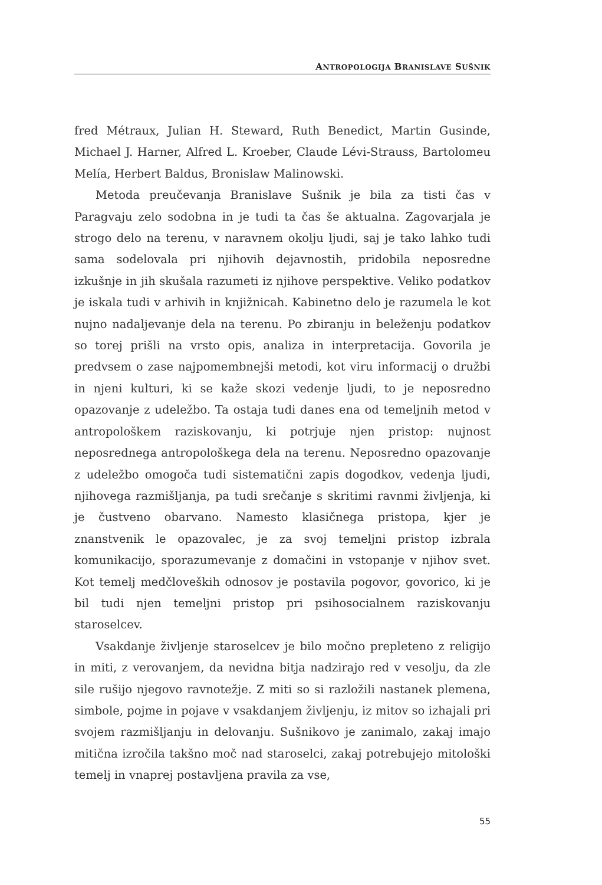ANTROPOLOGIJA BRANISLAVE SUŠNIK
fred Métraux, Julian H. Steward, Ruth Benedict, Martin Gusinde, Michael J. Harner, Alfred L. Kroeber, Claude Lévi-Strauss, Bartolomeu Melía, Herbert Baldus, Bronislaw Malinowski.
Metoda preučevanja Branislave Sušnik je bila za tisti čas v Paragvaju zelo sodobna in je tudi ta čas še aktualna. Zagovarjala je strogo delo na terenu, v naravnem okolju ljudi, saj je tako lahko tudi sama sodelovala pri njihovih dejavnostih, pridobila neposredne izkušnje in jih skušala razumeti iz njihove perspektive. Veliko podatkov je iskala tudi v arhivih in knjižnicah. Kabinetno delo je razumela le kot nujno nadaljevanje dela na terenu. Po zbiranju in beleženju podatkov so torej prišli na vrsto opis, analiza in interpretacija. Govorila je predvsem o zase najpomembnejši metodi, kot viru informacij o družbi in njeni kulturi, ki se kaže skozi vedenje ljudi, to je neposredno opazovanje z udeležbo. Ta ostaja tudi danes ena od temeljnih metod v antropološkem raziskovanju, ki potrjuje njen pristop: nujnost neposrednega antropološkega dela na terenu. Neposredno opazovanje z udeležbo omogoča tudi sistematični zapis dogodkov, vedenja ljudi, njihovega razmišljanja, pa tudi srečanje s skritimi ravnmi življenja, ki je čustveno obarvano. Namesto klasičnega pristopa, kjer je znanstvenik le opazovalec, je za svoj temeljni pristop izbrala komunikacijo, sporazumevanje z domačini in vstopanje v njihov svet. Kot temelj medčloveških odnosov je postavila pogovor, govorico, ki je bil tudi njen temeljni pristop pri psihosocialnem raziskovanju staroselcev.
Vsakdanje življenje staroselcev je bilo močno prepleteno z religijo in miti, z verovanjem, da nevidna bitja nadzirajo red v vesolju, da zle sile rušijo njegovo ravnotežje. Z miti so si razložili nastanek plemena, simbole, pojme in pojave v vsakdanjem življenju, iz mitov so izhajali pri svojem razmišljanju in delovanju. Sušnikovo je zanimalo, zakaj imajo mitična izročila takšno moč nad staroselci, zakaj potrebujejo mitološki temelj in vnaprej postavljena pravila za vse,
55